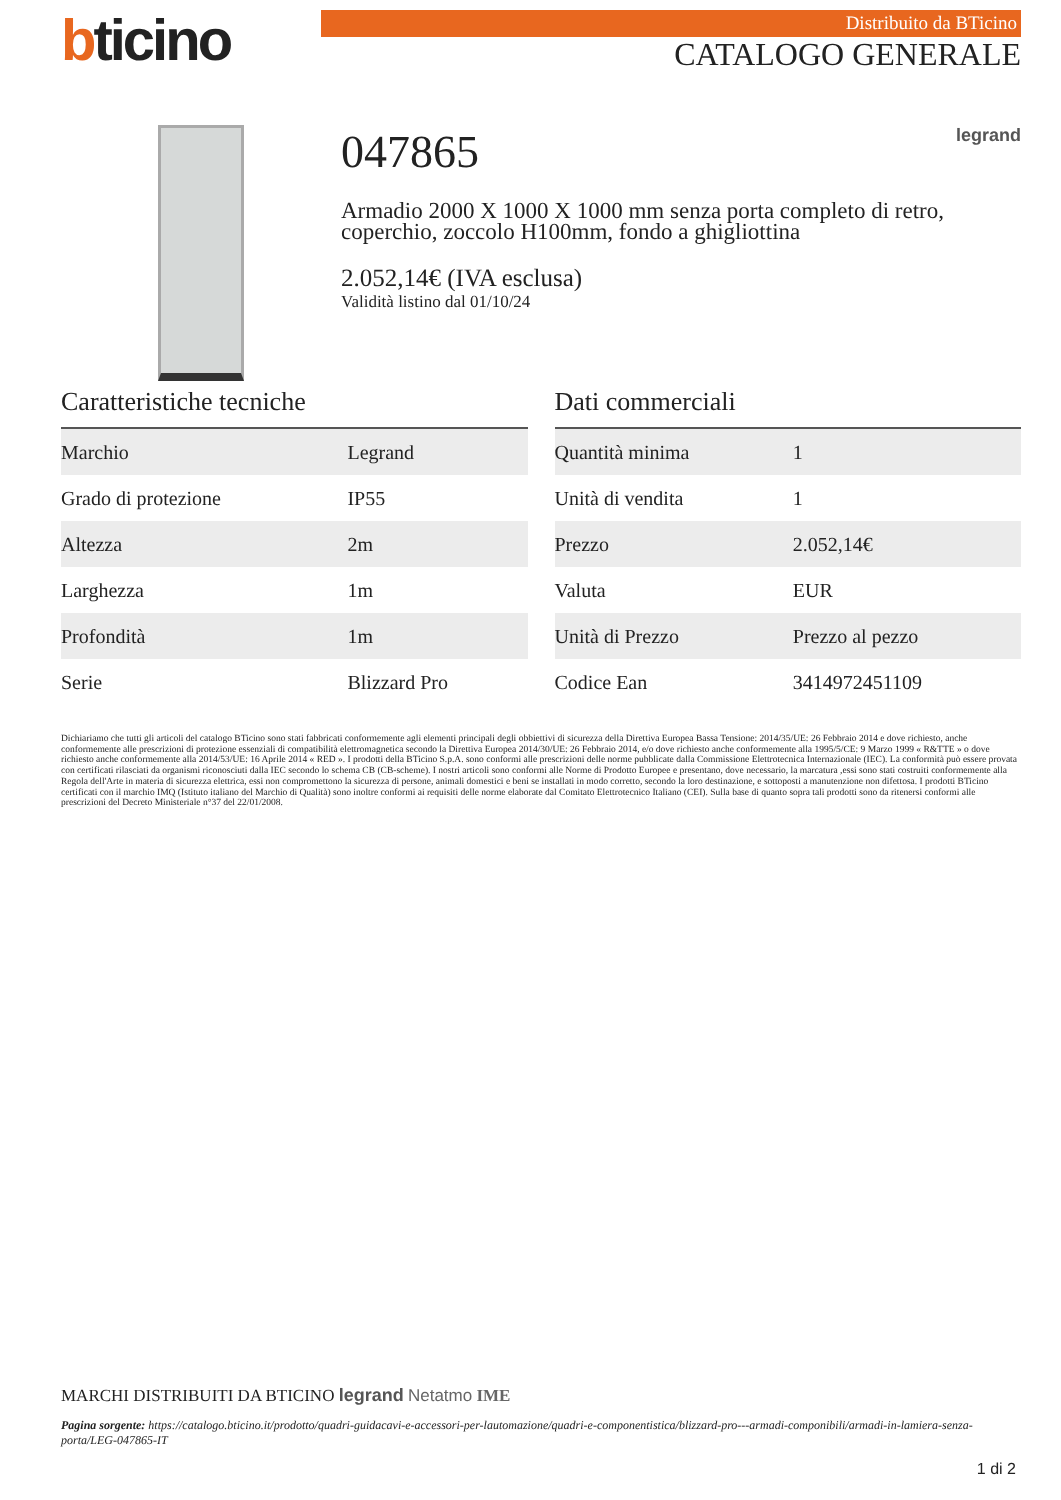bticino
Distribuito da BTicino
CATALOGO GENERALE
047865 legrand
Armadio 2000 X 1000 X 1000 mm senza porta completo di retro, coperchio, zoccolo H100mm, fondo a ghigliottina
2.052,14€ (IVA esclusa)
Validità listino dal 01/10/24
Caratteristiche tecniche
| Marchio | Legrand |
| Grado di protezione | IP55 |
| Altezza | 2m |
| Larghezza | 1m |
| Profondità | 1m |
| Serie | Blizzard Pro |
Dati commerciali
| Quantità minima | 1 |
| Unità di vendita | 1 |
| Prezzo | 2.052,14€ |
| Valuta | EUR |
| Unità di Prezzo | Prezzo al pezzo |
| Codice Ean | 3414972451109 |
Dichiariamo che tutti gli articoli del catalogo BTicino sono stati fabbricati conformemente agli elementi principali degli obbiettivi di sicurezza della Direttiva Europea Bassa Tensione: 2014/35/UE: 26 Febbraio 2014 e dove richiesto, anche conformemente alle prescrizioni di protezione essenziali di compatibilità elettromagnetica secondo la Direttiva Europea 2014/30/UE: 26 Febbraio 2014, e/o dove richiesto anche conformemente alla 1995/5/CE: 9 Marzo 1999 « R&TTE » o dove richiesto anche conformemente alla 2014/53/UE: 16 Aprile 2014 « RED ». I prodotti della BTicino S.p.A. sono conformi alle prescrizioni delle norme pubblicate dalla Commissione Elettrotecnica Internazionale (IEC). La conformità può essere provata con certificati rilasciati da organismi riconosciuti dalla IEC secondo lo schema CB (CB-scheme). I nostri articoli sono conformi alle Norme di Prodotto Europee e presentano, dove necessario, la marcatura ,essi sono stati costruiti conformemente alla Regola dell'Arte in materia di sicurezza elettrica, essi non compromettono la sicurezza di persone, animali domestici e beni se installati in modo corretto, secondo la loro destinazione, e sottoposti a manutenzione non difettosa. I prodotti BTicino certificati con il marchio IMQ (Istituto italiano del Marchio di Qualità) sono inoltre conformi ai requisiti delle norme elaborate dal Comitato Elettrotecnico Italiano (CEI). Sulla base di quanto sopra tali prodotti sono da ritenersi conformi alle prescrizioni del Decreto Ministeriale n°37 del 22/01/2008.
MARCHI DISTRIBUITI DA BTICINO legrand Netatmo IME
Pagina sorgente: https://catalogo.bticino.it/prodotto/quadri-guidacavi-e-accessori-per-lautomazione/quadri-e-componentistica/blizzard-pro---armadi-componibili/armadi-in-lamiera-senza-porta/LEG-047865-IT
1 di 2